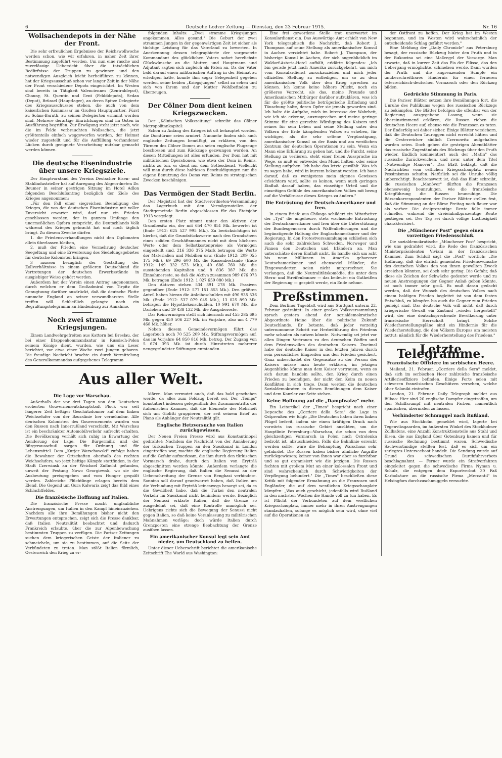6 Deutsche Lodzer Zeitung — Dienstag, den 23 Februar 1915. Nr. 16
Wollsachendepots in der Nähe der Front.
Die sehr erfreulichen Ergebnisse der Reichswollwoche werden schon, wie wir erfahren, in naher Zeit ihrer Bestimmung zugeführt werden. Um nun eine rasche und zuverlässige Uebersicht über die tatsächlichen Bedürfnisse der Truppen zu gewinnen und den notwendigen Ausgleich leicht herbeiführen zu können, hat der Kriegsausschuß schon vor langer Zeit in der Nähe der Front verschiedene Depots eingerichtet. Im Westen sind bereits in Tätigkeit Valenciennes (Zentraldepot), Chauny, St. Quentin und Gent (Feldddepots), Sedan (Depot), Brüssel (Hauptlager), an deren Spitze Delegierte des Kriegsausschusses stehen, die auch von dem kaiserlichen Kommissar im Großen Hauptquartier, Fürst zu Solms-Baruth, zu seinen Delegierten ernannt worden sind. Mehrere derartige Einrichtungen sind im Osten in Ausführung begriffen. Zur Erwägung steht jetzt noch, wie die im Felde verbrauchten Wollsachen, die jetzt größtenteils einfach weggeworfen werden, der Heimat wieder zugestellt und für die Auffüllung vorhandener Lücken durch geeignete Verarbeitung nutzbar gemacht werden können.
Die deutsche Eisenindustrie über unsere Kriegsziele.
Der Hauptvorstand des Vereins Deutscher Eisen- und Stahlindustrieller hat auf Anregung des Abgeordneten Dr. Beumer in seiner gestrigen Sitzung im Hotel Adlon folgenden Beschlußantrag bezüglich der Ziele des Krieges angenommen:
„Für den Fall einer siegreichen Beendigung des Krieges, die von der deutschen Eisenindustrie mit voller Zuversicht erwartet wird, darf nur ein Frieden geschlossen werden, der in ganzem Umfange den unermeßlichen Opfern entspricht, die Deutschlands Volk während des Krieges gebracht hat und noch täglich bringt. Zu diesem Zwecke dürfen
1. die Friedensverhandlungen nicht den Diplomaten allein überlassen bleiben,
2. muß der Frieden eine Vermehrung deutscher Seegeltung und eine Erweiterung des Siedelungsgebietes für deutsche Kolonisten bringen,
3 müssen bezüglich der Gestaltung der Zollverhältnisse in einem größeren Deutschland die Vertretungen der deutschen Erwerbsstände in ausgiebiger Weise gehört werden.
Außerdem hat der Verein einen Antrag angenommen, durch welchen er dem Großadmiral von Tirpitz die Genugtuung darüber ausdrückt, daß die deutsche Flotte nunmehr England an seiner verwundbarsten Stelle treffen will. Schließlich gelangte noch ein Begrüßungstelegramm an Hindenburg zur Annahme.
Noch zwei stramme Kriegsjungen.
Einem Landwehrgefreiten aus Kattern bei Breslau, der bei einer Etappenkommandantur in Russisch-Polen seinem Könige dient, wurden, wie uns ein Leser berichtet, vor etwa einer Woche zwei Jungen geboren. Die freudige Nachricht brachte ein durch Vermittelung des Generalkommandos aufgegebenes Telegramm
folgenden Inhalts: „Zwei stramme Kriegsjungen angekommen. Alles gesund." Die Geburt der zwei strammen Jungen in der gegenwärtigen Zeit ist sicher als tüchtige Leistung für das Vaterland zu bewerten. In Anerkennung dessen telegraphierte der vorgesetzte Kommandant des glücklichen Vaters sofort herzlichste Glückwünsche an die Mutter, und Hauptmann und Adjutant sagten sich zugleich als Paten an. Da der Vater bald darauf einen militärischen Auftrag in der Heimat zu erledigen hatte, konnte ihm sogar Gelegenheit gegeben werden, seine beiden „Kriegsjungen" selbst zu sehen und sich von ihrem und der Mutter Wohlbefinden zu überzeugen.
Der Cölner Dom dient keinen Kriegszwecken.
Der „Kölnischen Volkszeitung" schreibt das Cölner Metropolitankapitel:
Schon zu Anfang des Krieges ist oft behauptet worden, die Domtürme seien armiert. Nunmehr finden sich auch englische Zeitungen bemüßigt, zu erklären, von den Türmen des Cölner Domes aus seien englische Flugzeuge beschossen und zum Rückzuge gezwungen worden. An diesen Mitteilungen ist alles erfunden. Der Dom hat mit militärischen Operationen, wie etwa der Dom in Reims, nichts zu tun, er dient nur dem Gottesdienst. Vielleicht will man durch diese haltlosen Beschuldigungen nur die eigene Benutzung des Doms von Reims zu strategischen Zwecken beschönigen.
Das Vermögen der Stadt Berlin.
Der Magistrat hat der Stadtverordneten-Versammlung das Lagerbuch mit den Vermögensteilen der Stadtgemeinde Berlin abgeschlossen für das Etatsjahr 1913 vorgelegt.
Den ersten Platz nimmt unter den Aktiven der Grundbesitz ein, der mit 654 470 851 Mk. bewertet ist (Ende 1912: 625 527 995 Mk.). Zu berücksichtigen ist hierbei, daß die Grundstückswerte nach den Grundsätzen eines soliden Geschäftsmannes nicht mit dem höchsten Werte oder dem Selbstkostenpreise als Vermögen eingestellt sind. 216 336 375 Mark betragen die Werte der Materialien und Mobilien usw. (Ende 1912: 209 055 175 Mk.), 69 296 600 Mk die Kassenbestände (Ende 1912: 149 332 573 Mk.), 40 686 760 Mk. die ausstehenden Kapitalien und 8 836 387 Mk. die Einnahmereste, so daß die Aktiva zusammen 989 676 973 Mk. betragen (Ende 1912: 1 027 659 080 Mk.)
Den Aktiven stehen 534 391 278 Mk. Passiven gegenüber (Ende 1912: 577 151 853 Mk.). Den größten Anteil haben hieran die Anleiheschulden mit 490 935 536 Mk. (Ende 1912: 537 079 045 Mk.), 13 025 890 Mk. betragen die Hypothekenschulden, 10 991 670 Mk. die Darlehen und 19 438 132 Mk. die Ausgabereste.
Das Reinvermögen stellt sich hiernach auf 455 285 695 Mk. gegen 450 506 227 Mk. im Vorjahre, also um 4 779 468 Mk. höher.
Neben diesem Gemeindevermögen führt das Lagerbuch noch 70 525 209 Mk. Stiftungsvermögen auf, das im Vorjahre 64 850 816 Mk. betrug. Der Zugang von 5 674 393 Mk. ist durch Hinzutreten mehrerer neugegründeter Stiftungen entstanden.
Aus aller Welt.
Die Lage vor Warschau.
Außerhalb der vor drei Tagen von den Deutschen eroberten Gouvernementshauptstadt Plock war seit längerer Zeit heftiger Geschützdonner auf dem linken Weichselufer von der Bzuralinie her vernehmbar. Alle deutschen Kolonisten des Gouvernements wurden von den Russen nach Innerrußland verschickt. Mit Warschau ist ein beschränkter Automobilverkehr aufrecht erhalten. Die Bevölkerung verhält sich ruhig in Erwartung der Aenderung der Lage. Die Bürgermiliz und der Bürgerausschuß sorgen für Ordnung und für Lebensmittel. Dem „Kurjer Warschawski" zufolge haben die Bewohner der Ortschaften oberhalb des rechten Weichselufers, wo jetzt heftige Kämpfe stattfinden, in der Stadt Czerwinsk an der Weichsel Zuflucht gefunden, unweit der Festung Nowo Georgiewsk, wo sie der Ausbeutung preisgegeben und vom Hunger gequält werden. Zahlreiche Flüchtlinge erlagen bereits dem Elend. Die Gegend um Gura Kalwaria zeigt das Bild eines Schlachtfeldes.
Die französische Hoffnung auf Italien.
Die französische Presse macht unglaubliche Anstrengungen, um Italien in den Kampf hineinzuziehen. Nachdem alle ihre Bemühungen bisher nicht den Erwartungen entsprachen, zeigt sich die Presse dankbar, daß Italien Neutralität beobachtet und dadurch Frankreich erlaubte, über die zur Alpenbewachung bestimmten Truppen zu verfügen. Die Pariser Zeitungen suchen dem kriegerischen Geiste der Italiener zu schmeicheln, um sie zu bestimmen, auf die Seite der Verbündeten zu treten. Man stößt Italien förmlich, Oesterreich den Krieg zu er-
klären. Man vermutet auch, daß das bald geschehen werde, da alles zum Feldzug bereit sei. Der „Temps" konstatiert indessen gelegentlich des Zusammentritts der italienischen Kammer, daß die Elemente der Mehrheit sich um Giolitti gruppieren, der seit seinem Brief an Plano als Anhänger der Neutralität gilt.
Englische Hetzversuche von Italien zurückgewiesen.
Der Neuen Freien Presse wird aus Konstantinopel gedrahtet: Nachdem die Nachricht von der Annäherung der türkischen Truppen an den Suezkanal in London eingetroffen war, machte die englische Regierung Italien auf die Gefahr aufmerksam, die ihm durch den türkischen Vormarsch drohe, durch den Italien von Eryträä abgeschnitten werden könnte. Außerdem verlangte die englische Regierung, daß Italien die Senussi an der Ueberschreitung der Grenze von Benghasi verhindere. Sonnino soll darauf geantwortet haben, daß Italien um die Verbindung mit Eryträä keineswegs besorgt sei, da es die Gewißheit habe, daß die Türkei den neutralen Verkehr im Suezkanal nicht behindern werde. Bezüglich der Senussi erklärte Italien, daß die Grenze so ausgedehnt sei, daß eine Kontrolle unmöglich sei. Uebrigens richte sich die Bewegung der Senussi nicht gegen Italien, so daß keine Veranlassung zu militärischen Maßnahmen vorläge; doch würde Italien durch Grenzposten eine strenge Beobachtung der Grenze ausüben lassen.
Ein amerikanischer Konsul legt sein Amt nieder, um Deutschland zu helfen.
Unter dieser Ueberschrift berichtet die amerikanische Zeitschrift The World aus Washington:
Eine frei gewordene Stelle trat unerwartet im Konsulardienst ein. Das Auswärtige Amt erhielt von New York telegraphisch die Nachricht, daß Robert J. Thompson auf seine Stellung als amerikanischer Konsul in Aachen verzichtet habe. Robert J. Thompson, der bisherige Konsul in Aachen, der sich augenblicklich im Waldorf-Astoria-Hotel aufhält, erklärte folgendes: „Ich bin gerade jetzt nach Amerika zurückgekehrt, um mich vom Konsulardienst zurückzuziehen und mich jeder offiziellen Stellung zu entledigen, um so zu dem amerikanischen Volk über den Krieg sprechen zu können. Ich kenne keine höhere Pflicht, noch ein größeres Vorrecht, als das, meine Freunde und Amerikanischen Mitbürger darüber aufzuklären, was ich für die größte politische betrügerische Erfindung und Täuschung halte, deren Opfer sie jemals geworden sind. Ich halte die Aufgabe, mich im Interesse der Wahrheit, wie ich sie erkenne, auszusprechen und meine geringe Stimme für eine gerechte Würdigung des Kaisers und seines für sein Leben und seine Stellung unter den Völkern der Erde kämpfenden Volkes zu erheben, für wichtiger, als die sehr seltene Vergünstigung, amerikanischer Konsul an der Basis und am westlichen Zentrum der deutschen Operationen zu sein. Wenn ein Mann eine Erklärung zu geben hat, und die Furcht, seine Stellung zu verlieren, steht einer freien Aussprache im Wege, so muß er entweder den Mund halten, oder seine Stellung aufgeben. Ich habe das letzte gewählt. Was ich zu sagen habe, wird in kurzem bekannt werden. Ich baue darauf, daß es wenigstens mein eigenes Gewissen erleichtern wird, sollte es keinen, wenn auch geringen Einfluß darauf haben, das einseitige Urteil und die einseitigen Gefühle des amerikanischen Volkes mit bezug auf die Verhältnisse dieses Krieges zu ändern."
Die Entrüstung der Deutsch-Amerikaner und Iren.
In einem Briefe aus Chikago schildert ein Mitarbeiter der „Tyd" die ungeheure, stets wachsende Entrüstung der Deutschamerikaner und Iren über die Unterstützung der Bundesgenossen durch Waffenlieferungen und die begünstigende Haltung der Englischamerikaner und der Regierung. In den Protestversammlungen schließen sich auch die sehr zahlreichen Schweden, Norweger und Finnen den Deutschen und Irländern an. Man unterschätze deren Einfluß nicht. Es handle sich um acht bis neun Millionen in Amerika geborener Deutschamerikaner und ebensoviel Irländer; die Eingewanderten seien nicht mitgerechnet. Sie verlangen, daß die Neutralitätskomödie, die unter dem Stern- und Streifenbanner — das bedeute: ein Gutheißen der Regierung — gespielt werde, ein Ende nehme.
Preßstimmen.
Dem Berliner Tageblatt wird aus Stuttgart unterm 22. Februar gedrahtet: In einer großen Volksversammlung sprach gestern abend der sozialdemokratische Abgeordnete Heine über die politische Zukunft Deutschlands. Er betonte, daß jeder vorzeitig unternommene Schritt zur Herbeiführung des Friedens mehr schaden als nutzen könnte. Notwendig sei jetzt vor allen Dingen Vertrauen zu den deutschen Waffen und dem Friedenswillen des deutschen Kaisers. Zweimal habe der deutsche Kaiser in den letzten Jahren durch sein persönliches Eingreifen uns den Frieden gesichert. Ganz unbeschadet der Gegensätze zu der Person des Kaisers müsse man heute erklären, im jetzigen Augenblicke könne man dem Kaiser vertrauen, wenn es sich darum handeln sollte, den Krieg durch einen Frieden zu beendigen, der nicht den Keim zu neuen Konflikten in sich trage. Dann werden die deutschen Sozialdemokraten in diesen Bemühungen dem Kaiser und dem Kanzler zur Seite stehen.
Keine Hoffnung auf die „Dampfwalze" mehr.
Ein Leitartikel der „Times" bespricht nach einer Depesche des „Corriere della Sera" die Lage in Ostpreußen wie folgt: „Die Deutschen haben ihren linken Flügel befreit, indem sie einen kräftigen Druck nach vorwärts ins russische Gebiet ausübten, um die Hauptlinie Petersburg—Warschau, die schon von dem gleichzeitigen Vormarsch in Polen nach Ostrolenka bedroht ist, abzuschneiden. Falls die Bahnlinie erreicht werden sollte, wäre die Behauptung Warschaus sehr gefährdet. Die Russen haben bisher ähnliche Angriffe zurückgewiesen; keiner von ihnen war aber so furchtbar und so gut organisiert wie die jetzigen. Die Russen fechten mit großem Mut an einer kolossalen Front und sind wahrscheinlich durch Schwierigkeiten der Verpflegung behindert." Die „Times" beschließen diese Kritik mit folgender Ermahnung an die Franzosen und Engländer, die auf dem westlichen Kriegsschauplatz kämpfen: „Was auch geschieht, jedenfalls wird Rußland in den nächsten Wochen die Hände voll zu tun haben. Es ist Pflicht der Verbündeten auf dem westlichen Kriegsschauplatz, immer mehr in ihren Anstrengungen standzuhalten, solange es möglich sein wird, ohne viel auf die Operationen an
der Ostfront zu hoffen. Der Krieg hat im Westen begonnen, und im Westen wird wahrscheinlich der entscheidende Schlag geführt werden."
Eine Meldung der „Daily Chronicle" aus Petersburg besagt, der russische Rückzug hinter den Pruth und in der Bukowina sei eine Maßregel der Vorsorge. Man erwarte, daß in kurzer Zeit das Eis der Flüsse, das den Uebergang ermöglichte, schmelzen werde. Dann würden der Pruth und die angrenzenden Sümpfe ein unüberschreitbares Hindernis für einen ferneren österreichisch-deutschen Vormarsch oder den Rückzug bilden.
Gedrückte Stimmung in Paris.
Die Pariser Blätter setzen ihre Bemühungen fort, die Unruhe des Publikums wegen des russischen Rückzugs zu bekämpfen. Die Blätter befolgen die offenbar von der Regierung ausgegebene Losung, wenn sie übereinstimmend erklären, die Russen rieben die deutschen Heere auf, ebenso wie die Franzosen es taten. Der Enderfolg sei daher sicher. Einige Blätter versichern, daß die Deutschen Tauroggen nicht erreicht hätten und die Oesterreicher südlich Czernowitz aufgehalten worden seien. Doch geben die gestrigen Abendblätter das russische Zugeständnis des Rückzugs über den Pruth wieder. Endlich kommentiert auch der „Matin" das russische Zurückweichen, und zwar unter dem Titel „Notwendige Manöver". Das Blatt beklagt, daß die Nachrichten vom östlichen Kriegsschauplatz neuen Pessimismus schufen. Natürlich sei die Unruhe völlig unberechtigt. Beachtenswert ist, daß das Blatt schreibt, die russischen „Manöver" dürften die Franzosen ebensowenig beunruhigen, wie die französische Kriegführung die Russen beunruhige. Die Börsenkorrespondenten der Pariser Blätter stellen fest, daß die Stimmung an der Börse Freitag noch flauer war als vorher. Die dreiprozentige Rente falle immer schneller, während die dreieinhalbprozentige Rente gestiegen sei. Der Tag sei durch völlige Lustlosigkeit charakterisiert.
Die „Münchener Post" gegen einen vorzeitigen Friedensschluß.
Die sozialdemokratische „Münchener Post" bespricht, wie uns gedrahtet wird, die Rede des französischen Ministerpräsidenten Viviani in der französischen Kammer. Zum Schluß sagt die „Post" wörtlich: „Die Hoffnung, daß die ehrlich gemeinten Friedenswünsche des deutschen Volkes den von ihnen gewollten Zweck erreichen könnten, sei doch sehr gering. Die Gefahr, daß diese als Zeichen der Schwäche gedeutet werde und zu neuen Anstrengungen der Gegner Anlaß geben könnte, ist noch immer sehr groß. Es muß daran gedacht werden, daß der Wunsch des deutschen Volkes nach einem baldigen Frieden begleitet ist von dem festen Entschluß, zu kämpfen bis auch die Gegner zum Frieden geneigt sind. Das deutsche Volk will nicht, daß durch kriegerische Gewalt ein Zustand „wieder hergestellt" wird, der eine deutschsprechende Bevölkerung unter französische Herrschaft bringt. Solche Wiederherstellungspläne sind ein Hindernis für die Wiederherstellung, die den Völkern Europas am meisten nottut: nämlich für die Wiederherstellung des Friedens."
Letzte Telegramme.
Französische Offiziere im serbischen Heere.
Mailand, 21. Februar. „Corriere della Sera" meldet, daß sich im serbischen Heer zahlreiche französische Artillerieoffiziere befinden. Einige Forts seien mit schweren französischen Geschützen versehen, welche über Saloniki eintrafen.
London, 21. Februar. Daily Telegraph meldet aus Bilbao: Hier sind 20 englische Dampfer eingetroffen, um den Schiffsrumpf mit neutralen Farben, namentlich spanischen, übermalen zu lassen.
Verhinderter Schmuggel nach Rußland.
Wie aus Stockholm gemeldet wird, lagerte bei Tegenviksgaarden, im äußersten Winkel des Stockholmer Zollhafens, eine Anzahl Konstruktionsteile aus Stahl und Eisen, die aus England über Gotenburg kamen und für russische Rechnung bestimmt waren. Schwedische Sachverständige stellten fest, daß es sich um ein zerlegtes Unterseeboot handelt. Die Sendung wurde auf Grund des schwedischen Durchfuhrverbots beschlagnahmt. — Ferner wurde ein Strafverfahren eingeleitet gegen die schwedische Firma Nyman u. Schulz, die entgegen dem Exportverbot 30 Faß Karbolsäure an die russische Firma „Mercantil" in Helsingfors durchzuschmuggeln versuchte.